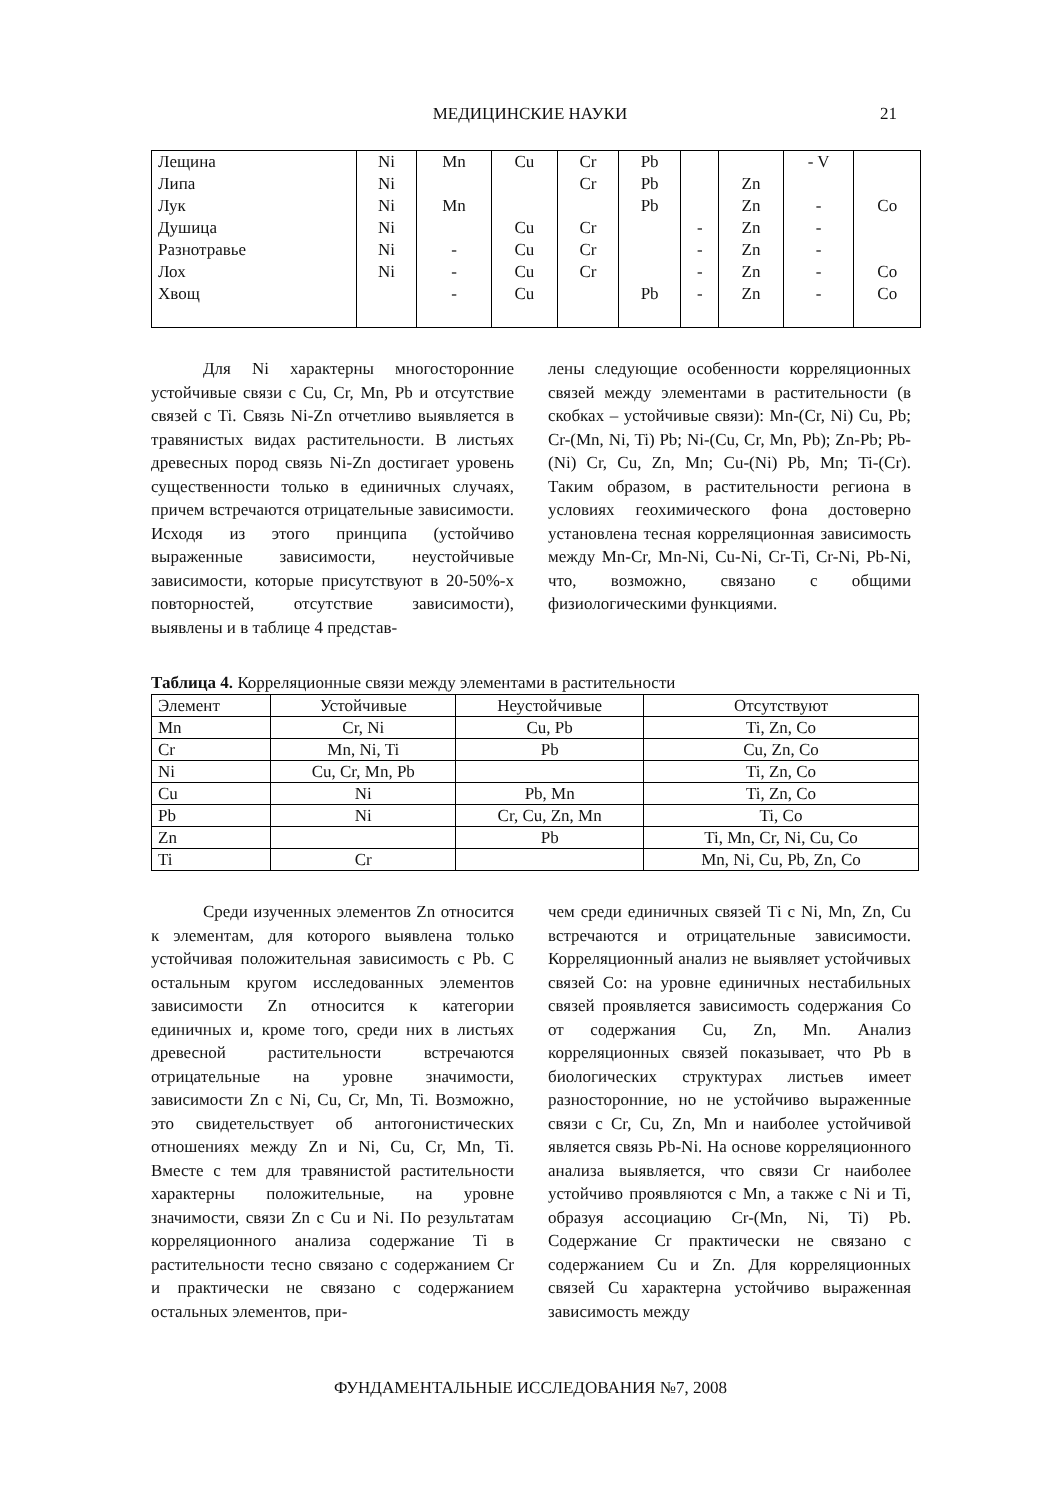МЕДИЦИНСКИЕ НАУКИ 21
| Лещина | Ni | Mn | Cu | Cr | Pb | | | - V | |
| Липа | Ni | | | Cr | Pb | | Zn | | |
| Лук | Ni | Mn | | | Pb | | Zn | - | Co |
| Душица | Ni | | Cu | Cr | | - | Zn | - | |
| Разнотравье | Ni | - | Cu | Cr | | - | Zn | - | |
| Лох | Ni | - | Cu | Cr | | - | Zn | - | Co |
| Хвощ | | - | Cu | | Pb | - | Zn | - | Co |
Для Ni характерны многосторонние устойчивые связи с Cu, Cr, Mn, Pb и отсутствие связей с Ti. Связь Ni-Zn отчетливо выявляется в травянистых видах растительности. В листьях древесных пород связь Ni-Zn достигает уровень существенности только в единичных случаях, причем встречаются отрицательные зависимости. Исходя из этого принципа (устойчиво выраженные зависимости, неустойчивые зависимости, которые присутствуют в 20-50%-х повторностей, отсутствие зависимости), выявлены и в таблице 4 представ-
лены следующие особенности корреляционных связей между элементами в растительности (в скобках – устойчивые связи): Mn-(Cr, Ni) Cu, Pb; Cr-(Mn, Ni, Ti) Pb; Ni-(Cu, Cr, Mn, Pb); Zn-Pb; Pb-(Ni) Cr, Cu, Zn, Mn; Cu-(Ni) Pb, Mn; Ti-(Cr). Таким образом, в растительности региона в условиях геохимического фона достоверно установлена тесная корреляционная зависимость между Mn-Cr, Mn-Ni, Cu-Ni, Cr-Ti, Cr-Ni, Pb-Ni, что, возможно, связано с общими физиологическими функциями.
Таблица 4. Корреляционные связи между элементами в растительности
| Элемент | Устойчивые | Неустойчивые | Отсутствуют |
| --- | --- | --- | --- |
| Mn | Cr, Ni | Cu, Pb | Ti, Zn, Co |
| Cr | Mn, Ni, Ti | Pb | Cu, Zn, Co |
| Ni | Cu, Cr, Mn, Pb | | Ti, Zn, Co |
| Cu | Ni | Pb, Mn | Ti, Zn, Co |
| Pb | Ni | Cr, Cu, Zn, Mn | Ti, Co |
| Zn | | Pb | Ti, Mn, Cr, Ni, Cu, Co |
| Ti | Cr | | Mn, Ni, Cu, Pb, Zn, Co |
Среди изученных элементов Zn относится к элементам, для которого выявлена только устойчивая положительная зависимость с Pb. С остальным кругом исследованных элементов зависимости Zn относится к категории единичных и, кроме того, среди них в листьях древесной растительности встречаются отрицательные на уровне значимости, зависимости Zn с Ni, Cu, Cr, Mn, Ti. Возможно, это свидетельствует об антогонистических отношениях между Zn и Ni, Cu, Cr, Mn, Ti. Вместе с тем для травянистой растительности характерны положительные, на уровне значимости, связи Zn с Cu и Ni. По результатам корреляционного анализа содержание Ti в растительности тесно связано с содержанием Cr и практически не связано с содержанием остальных элементов, при-
чем среди единичных связей Ti с Ni, Mn, Zn, Cu встречаются и отрицательные зависимости. Корреляционный анализ не выявляет устойчивых связей Co: на уровне единичных нестабильных связей проявляется зависимость содержания Co от содержания Cu, Zn, Mn. Анализ корреляционных связей показывает, что Pb в биологических структурах листьев имеет разносторонние, но не устойчиво выраженные связи с Cr, Cu, Zn, Mn и наиболее устойчивой является связь Pb-Ni. На основе корреляционного анализа выявляется, что связи Cr наиболее устойчиво проявляются с Mn, а также с Ni и Ti, образуя ассоциацию Cr-(Mn, Ni, Ti) Pb. Содержание Cr практически не связано с содержанием Cu и Zn. Для корреляционных связей Cu характерна устойчиво выраженная зависимость между
ФУНДАМЕНТАЛЬНЫЕ ИССЛЕДОВАНИЯ №7, 2008